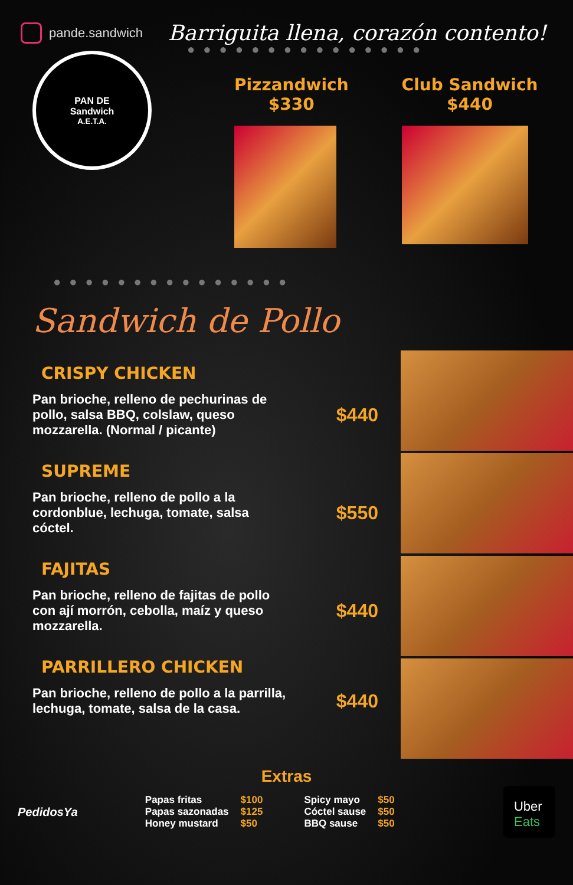pande.sandwich
Barriguita llena, corazón contento!
PAN DE
Sandwich
A.E.T.A.
●●●●●●●●●●●●●●●
Pizzandwich
$330
Club Sandwich
$440
●●●●●●●●●●●●●●●
Sandwich de Pollo
CRISPY CHICKEN
Pan brioche, relleno de pechurinas de pollo, salsa BBQ, colslaw, queso mozzarella. (Normal / picante)
$440
SUPREME
Pan brioche, relleno de pollo a la cordonblue, lechuga, tomate, salsa cóctel.
$550
FAJITAS
Pan brioche, relleno de fajitas de pollo con ají morrón, cebolla, maíz y queso mozzarella.
$440
PARRILLERO CHICKEN
Pan brioche, relleno de pollo a la parrilla, lechuga, tomate, salsa de la casa.
$440
Extras
PedidosYa
| Papas fritas | $100 | Spicy mayo | $50 |
| Papas sazonadas | $125 | Cóctel sause | $50 |
| Honey mustard | $50 | BBQ sause | $50 |
Uber
Eats